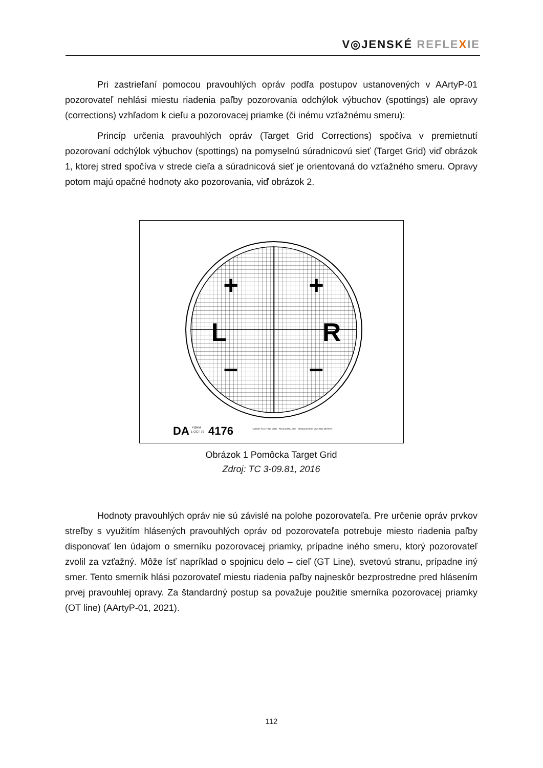V◎JENSKÉ REFLE XIE
Pri zastrieľaní pomocou pravouhlých opráv podľa postupov ustanovených v AArtyP-01 pozorovateľ nehlási miestu riadenia paľby pozorovania odchýlok výbuchov (spottings) ale opravy (corrections) vzhľadom k cieľu a pozorovacej priamke (či inému vzťažnému smeru):
Princíp určenia pravouhlých opráv (Target Grid Corrections) spočíva v premietnutí pozorovaní odchýlok výbuchov (spottings) na pomyselnú súradnicovú sieť (Target Grid) viď obrázok 1, ktorej stred spočíva v strede cieľa a súradnicová sieť je orientovaná do vzťažného smeru. Opravy potom majú opačné hodnoty ako pozorovania, viď obrázok 2.
+
+
L
R
–
–
DA
FORM
1 OCT 79
4176
TARGET PLOTTING GRID · FIELD ARTILLERY · GRADUATED IN MILS AND METERS
Obrázok 1 Pomôcka Target Grid
Zdroj: TC 3-09.81, 2016
Hodnoty pravouhlých opráv nie sú závislé na polohe pozorovateľa. Pre určenie opráv prvkov streľby s využitím hlásených pravouhlých opráv od pozorovateľa potrebuje miesto riadenia paľby disponovať len údajom o smerníku pozorovacej priamky, prípadne iného smeru, ktorý pozorovateľ zvolil za vzťažný. Môže ísť napríklad o spojnicu delo – cieľ (GT Line), svetovú stranu, prípadne iný smer. Tento smerník hlási pozorovateľ miestu riadenia paľby najneskôr bezprostredne pred hlásením prvej pravouhlej opravy. Za štandardný postup sa považuje použitie smerníka pozorovacej priamky (OT line) (AArtyP-01, 2021).
112